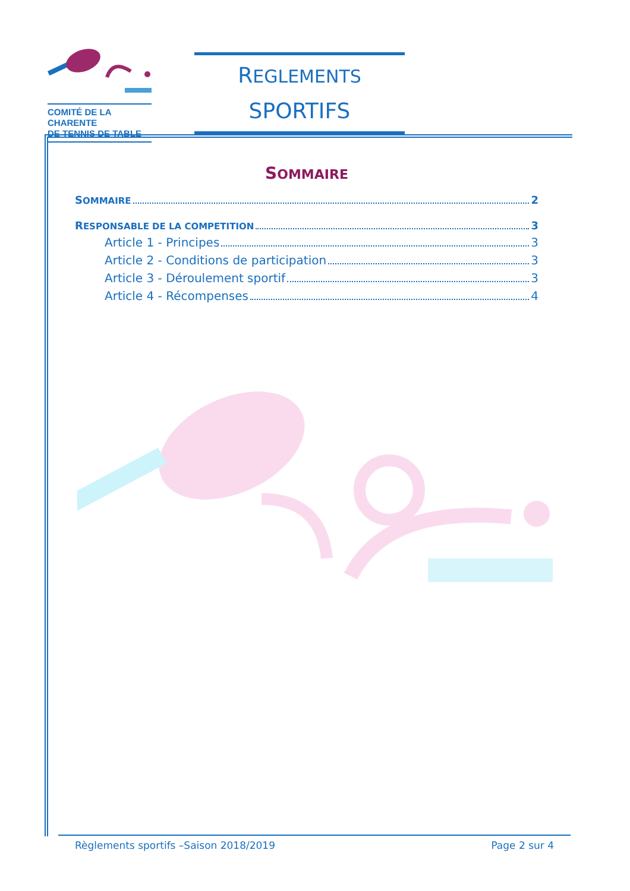COMITÉ DE LA CHARENTE
DE TENNIS DE TABLE
REGLEMENTS
SPORTIFS
SOMMAIRE
SOMMAIRE 2
RESPONSABLE DE LA COMPETITION 3
Article 1 - Principes 3
Article 2 - Conditions de participation 3
Article 3 - Déroulement sportif 3
Article 4 - Récompenses 4
Règlements sportifs –Saison 2018/2019 Page 2 sur 4